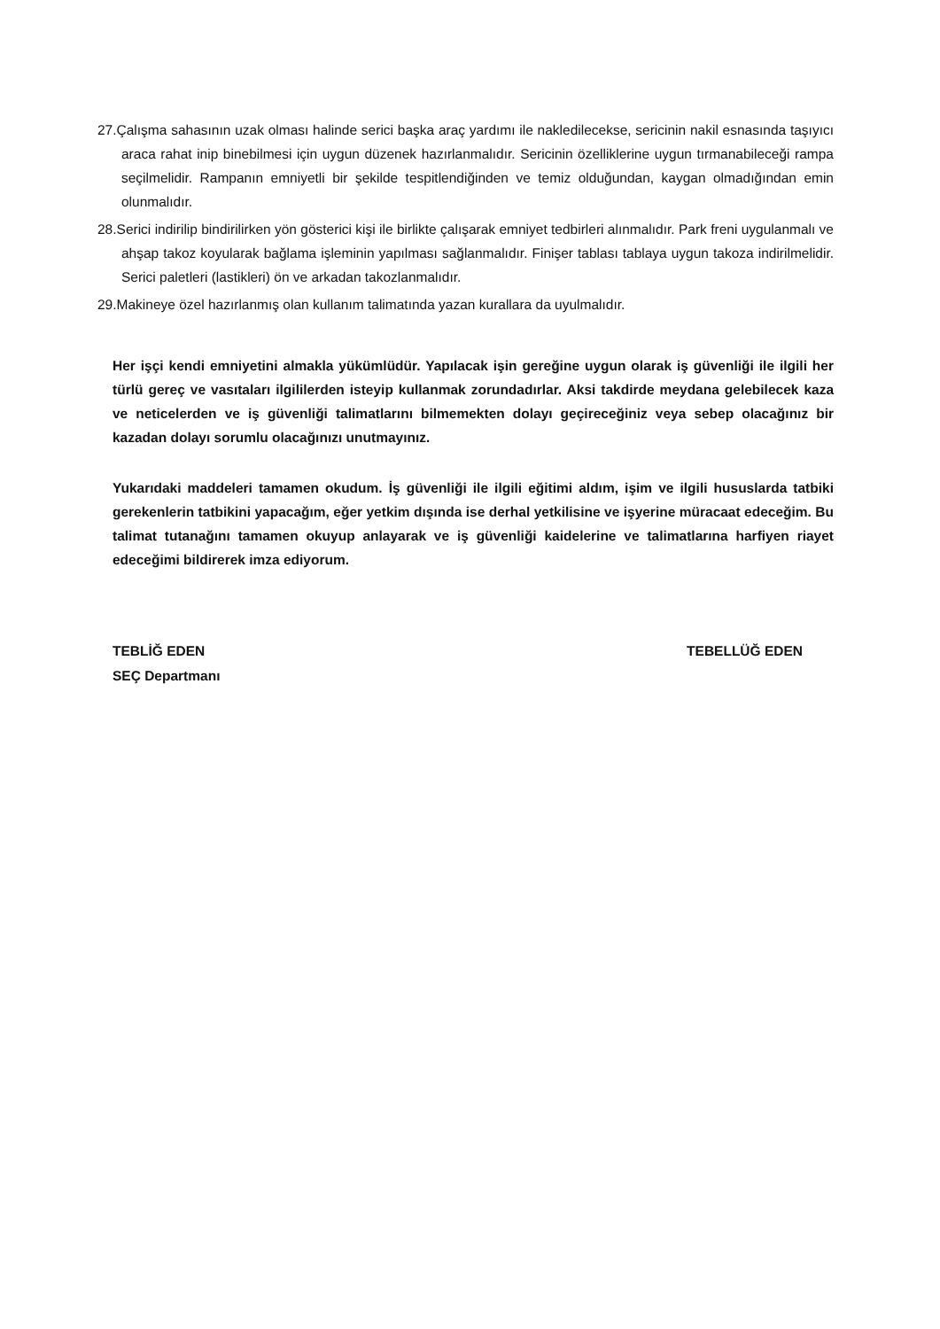27.Çalışma sahasının uzak olması halinde serici başka araç yardımı ile nakledilecekse, sericinin nakil esnasında taşıyıcı araca rahat inip binebilmesi için uygun düzenek hazırlanmalıdır. Sericinin özelliklerine uygun tırmanabileceği rampa seçilmelidir. Rampanın emniyetli bir şekilde tespitlendiğinden ve temiz olduğundan, kaygan olmadığından emin olunmalıdır.
28.Serici indirilip bindirilirken yön gösterici kişi ile birlikte çalışarak emniyet tedbirleri alınmalıdır. Park freni uygulanmalı ve ahşap takoz koyularak bağlama işleminin yapılması sağlanmalıdır. Finişer tablası tablaya uygun takoza indirilmelidir. Serici paletleri (lastikleri) ön ve arkadan takozlanmalıdır.
29.Makineye özel hazırlanmış olan kullanım talimatında yazan kurallara da uyulmalıdır.
Her işçi kendi emniyetini almakla yükümlüdür. Yapılacak işin gereğine uygun olarak iş güvenliği ile ilgili her türlü gereç ve vasıtaları ilgililerden isteyip kullanmak zorundadırlar. Aksi takdirde meydana gelebilecek kaza ve neticelerden ve iş güvenliği talimatlarını bilmemekten dolayı geçireceğiniz veya sebep olacağınız bir kazadan dolayı sorumlu olacağınızı unutmayınız.
Yukarıdaki maddeleri tamamen okudum. İş güvenliği ile ilgili eğitimi aldım, işim ve ilgili hususlarda tatbiki gerekenlerin tatbikini yapacağım, eğer yetkim dışında ise derhal yetkilisine ve işyerine müracaat edeceğim. Bu talimat tutanağını tamamen okuyup anlayarak ve iş güvenliği kaidelerine ve talimatlarına harfiyen riayet edeceğimi bildirerek imza ediyorum.
TEBLİĞ EDEN
SEÇ Departmanı
TEBELLÜĞ EDEN